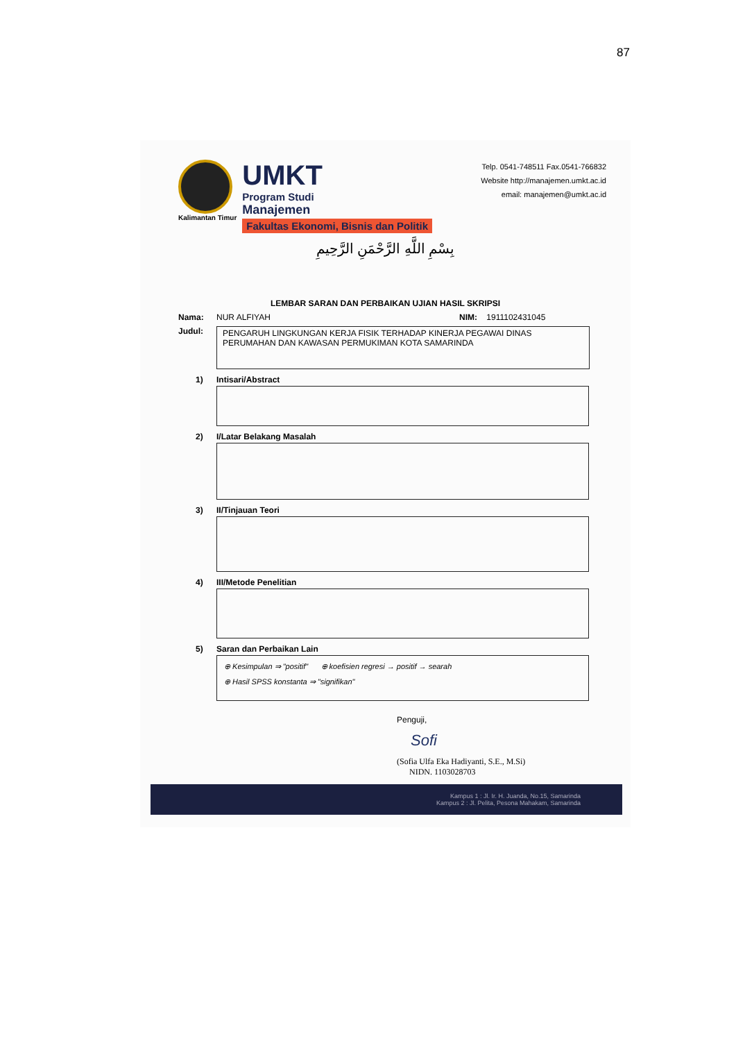87
Kalimantan Timur
UMKT
Program Studi
Manajemen
Fakultas Ekonomi, Bisnis dan Politik
Telp. 0541-748511 Fax.0541-766832
Website http://manajemen.umkt.ac.id
email: manajemen@umkt.ac.id
بِسْمِ اللَّهِ الرَّحْمَنِ الرَّحِيمِ
LEMBAR SARAN DAN PERBAIKAN UJIAN HASIL SKRIPSI
Nama: NUR ALFIYAH NIM: 1911102431045
Judul:
PENGARUH LINGKUNGAN KERJA FISIK TERHADAP KINERJA PEGAWAI DINAS PERUMAHAN DAN KAWASAN PERMUKIMAN KOTA SAMARINDA
1) Intisari/Abstract
2) I/Latar Belakang Masalah
3) II/Tinjauan Teori
4) III/Metode Penelitian
5) Saran dan Perbaikan Lain
⊕ Kesimpulan ⇒ "positif" ⊕ koefisien regresi → positif → searah
⊕ Hasil SPSS konstanta ⇒ "signifikan"
Penguji,
Sofi
(Sofia Ulfa Eka Hadiyanti, S.E., M.Si)
NIDN. 1103028703
Kampus 1 : Jl. Ir. H. Juanda, No.15, Samarinda
Kampus 2 : Jl. Pelita, Pesona Mahakam, Samarinda